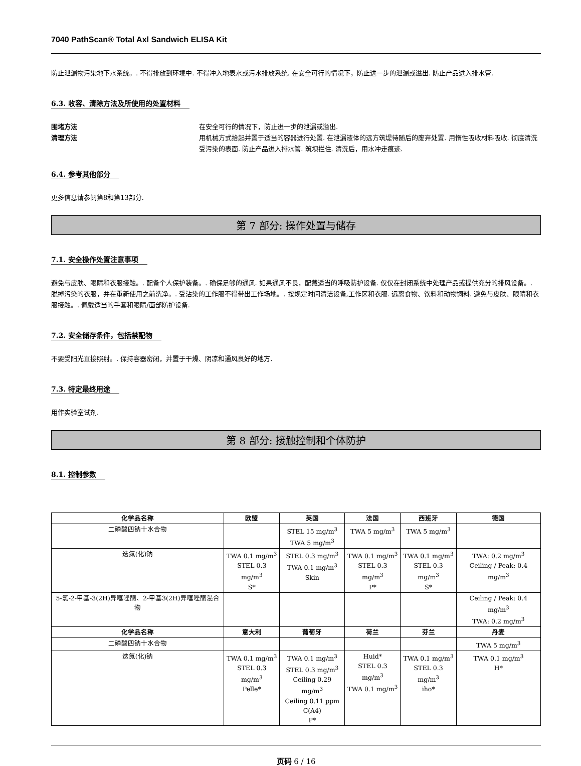7040 PathScan® Total Axl Sandwich ELISA Kit
防止泄漏物污染地下水系统。. 不得排放到环境中. 不得冲入地表水或污水排放系统. 在安全可行的情况下，防止进一步的泄漏或溢出. 防止产品进入排水管.
6.3. 收容、清除方法及所使用的处置材料
围堵方法 在安全可行的情况下，防止进一步的泄漏或溢出.
清理方法 用机械方式拾起并置于适当的容器进行处置. 在泄漏液体的远方筑堤待随后的废弃处置. 用惰性吸收材料吸收. 彻底清洗受污染的表面. 防止产品进入排水管. 筑坝拦住. 清洗后，用水冲走痕迹.
6.4. 参考其他部分
更多信息请参阅第8和第13部分.
第 7 部分: 操作处置与储存
7.1. 安全操作处置注意事项
避免与皮肤、眼睛和衣服接触。. 配备个人保护装备。. 确保足够的通风. 如果通风不良，配戴适当的呼吸防护设备. 仅仅在封闭系统中处理产品或提供充分的排风设备。. 脱掉污染的衣服，并在重新使用之前洗净。. 受沾染的工作服不得带出工作场地。. 按规定时间清洁设备,工作区和衣服. 远离食物、饮料和动物饲料. 避免与皮肤、眼睛和衣服接触。. 佩戴适当的手套和眼睛/面部防护设备.
7.2. 安全储存条件，包括禁配物
不要受阳光直接照射。. 保持容器密闭，并置于干燥、阴凉和通风良好的地方.
7.3. 特定最终用途
用作实验室试剂.
第 8 部分: 接触控制和个体防护
8.1. 控制参数
| 化学品名称 | 欧盟 | 英国 | 法国 | 西班牙 | 德国 |
| --- | --- | --- | --- | --- | --- |
| 二磷酸四钠十水合物 | | STEL 15 mg/m<sup>3</sup> TWA 5 mg/m<sup>3</sup> | TWA 5 mg/m<sup>3</sup> | TWA 5 mg/m<sup>3</sup> | |
| 迭氮(化)钠 | TWA 0.1 mg/m<sup>3</sup> STEL 0.3 mg/m<sup>3</sup> S* | STEL 0.3 mg/m<sup>3</sup> TWA 0.1 mg/m<sup>3</sup> Skin | TWA 0.1 mg/m<sup>3</sup> STEL 0.3 mg/m<sup>3</sup> P* | TWA 0.1 mg/m<sup>3</sup> STEL 0.3 mg/m<sup>3</sup> S* | TWA: 0.2 mg/m<sup>3</sup> Ceiling / Peak: 0.4 mg/m<sup>3</sup> |
| 5-氯-2-甲基-3(2H)异噻唑酮、2-甲基3(2H)异噻唑酮混合物 | | | | | Ceiling / Peak: 0.4 mg/m<sup>3</sup> TWA: 0.2 mg/m<sup>3</sup> |
| 化学品名称 | 意大利 | 葡萄牙 | 荷兰 | 芬兰 | 丹麦 |
| 二磷酸四钠十水合物 | | | | | TWA 5 mg/m<sup>3</sup> |
| 迭氮(化)钠 | TWA 0.1 mg/m<sup>3</sup> STEL 0.3 mg/m<sup>3</sup> Pelle* | TWA 0.1 mg/m<sup>3</sup> STEL 0.3 mg/m<sup>3</sup> Ceiling 0.29 mg/m<sup>3</sup> Ceiling 0.11 ppm C(A4) P* | Huid* STEL 0.3 mg/m<sup>3</sup> TWA 0.1 mg/m<sup>3</sup> | TWA 0.1 mg/m<sup>3</sup> STEL 0.3 mg/m<sup>3</sup> iho* | TWA 0.1 mg/m<sup>3</sup> H* |
页码 6 / 16